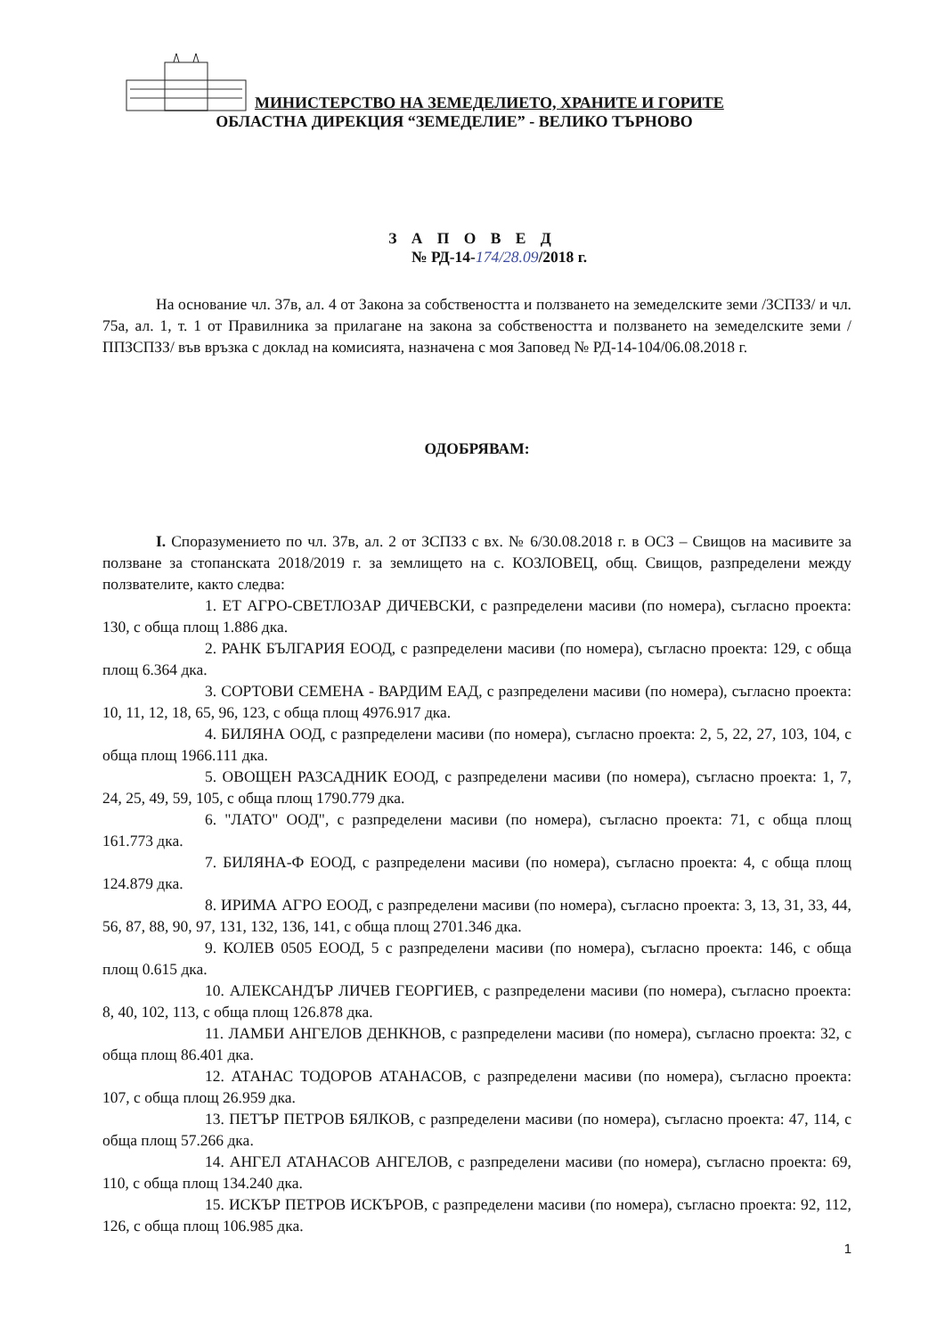МИНИСТЕРСТВО НА ЗЕМЕДЕЛИЕТО, ХРАНИТЕ И ГОРИТЕ
ОБЛАСТНА ДИРЕКЦИЯ “ЗЕМЕДЕЛИЕ” - ВЕЛИКО ТЪРНОВО
З А П О В Е Д
№ РД-14-174/28.09/2018 г.
На основание чл. 37в, ал. 4 от Закона за собствеността и ползването на земеделските земи /ЗСПЗЗ/ и чл. 75а, ал. 1, т. 1 от Правилника за прилагане на закона за собствеността и ползването на земеделските земи /ППЗСПЗЗ/ във връзка с доклад на комисията, назначена с моя Заповед № РД-14-104/06.08.2018 г.
ОДОБРЯВАМ:
I. Споразумението по чл. 37в, ал. 2 от ЗСПЗЗ с вх. № 6/30.08.2018 г. в ОСЗ – Свищов на масивите за ползване за стопанската 2018/2019 г. за землището на с. КОЗЛОВЕЦ, общ. Свищов, разпределени между ползвателите, както следва:
1. ЕТ АГРО-СВЕТЛОЗАР ДИЧЕВСКИ, с разпределени масиви (по номера), съгласно проекта: 130, с обща площ 1.886 дка.
2. РАНК БЪЛГАРИЯ ЕООД, с разпределени масиви (по номера), съгласно проекта: 129, с обща площ 6.364 дка.
3. СОРТОВИ СЕМЕНА - ВАРДИМ ЕАД, с разпределени масиви (по номера), съгласно проекта: 10, 11, 12, 18, 65, 96, 123, с обща площ 4976.917 дка.
4. БИЛЯНА ООД, с разпределени масиви (по номера), съгласно проекта: 2, 5, 22, 27, 103, 104, с обща площ 1966.111 дка.
5. ОВОЩЕН РАЗСАДНИК ЕООД, с разпределени масиви (по номера), съгласно проекта: 1, 7, 24, 25, 49, 59, 105, с обща площ 1790.779 дка.
6. "ЛАТО" ООД", с разпределени масиви (по номера), съгласно проекта: 71, с обща площ 161.773 дка.
7. БИЛЯНА-Ф ЕООД, с разпределени масиви (по номера), съгласно проекта: 4, с обща площ 124.879 дка.
8. ИРИМА АГРО ЕООД, с разпределени масиви (по номера), съгласно проекта: 3, 13, 31, 33, 44, 56, 87, 88, 90, 97, 131, 132, 136, 141, с обща площ 2701.346 дка.
9. КОЛЕВ 0505 ЕООД, 5 с разпределени масиви (по номера), съгласно проекта: 146, с обща площ 0.615 дка.
10. АЛЕКСАНДЪР ЛИЧЕВ ГЕОРГИЕВ, с разпределени масиви (по номера), съгласно проекта: 8, 40, 102, 113, с обща площ 126.878 дка.
11. ЛАМБИ АНГЕЛОВ ДЕНКНОВ, с разпределени масиви (по номера), съгласно проекта: 32, с обща площ 86.401 дка.
12. АТАНАС ТОДОРОВ АТАНАСОВ, с разпределени масиви (по номера), съгласно проекта: 107, с обща площ 26.959 дка.
13. ПЕТЪР ПЕТРОВ БЯЛКОВ, с разпределени масиви (по номера), съгласно проекта: 47, 114, с обща площ 57.266 дка.
14. АНГЕЛ АТАНАСОВ АНГЕЛОВ, с разпределени масиви (по номера), съгласно проекта: 69, 110, с обща площ 134.240 дка.
15. ИСКЪР ПЕТРОВ ИСКЪРОВ, с разпределени масиви (по номера), съгласно проекта: 92, 112, 126, с обща площ 106.985 дка.
1